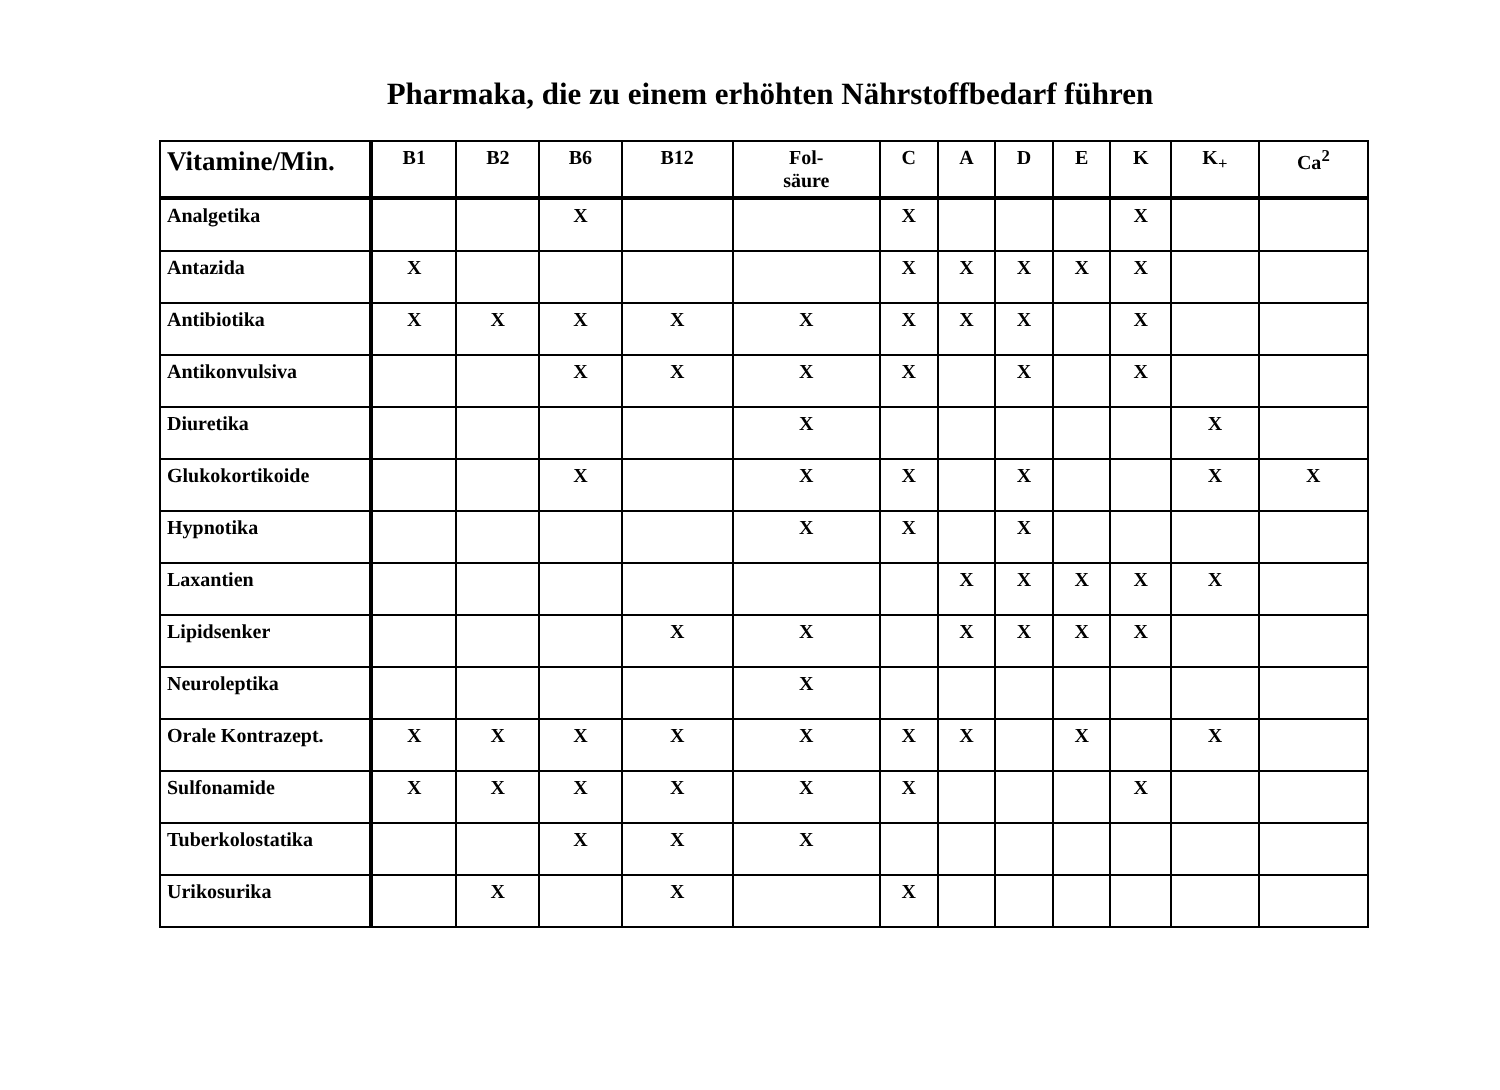Pharmaka, die zu einem erhöhten Nährstoffbedarf führen
| Vitamine/Min. | B1 | B2 | B6 | B12 | Fol- säure | C | A | D | E | K | K<sub>+</sub> | Ca<sup>2</sup> |
| --- | --- | --- | --- | --- | --- | --- | --- | --- | --- | --- | --- | --- |
| Analgetika | | | X | | | X | | | | X | | |
| Antazida | X | | | | | X | X | X | X | X | | |
| Antibiotika | X | X | X | X | X | X | X | X | | X | | |
| Antikonvulsiva | | | X | X | X | X | | X | | X | | |
| Diuretika | | | | | X | | | | | | X | |
| Glukokortikoide | | | X | | X | X | | X | | | X | X |
| Hypnotika | | | | | X | X | | X | | | | |
| Laxantien | | | | | | | X | X | X | X | X | |
| Lipidsenker | | | | X | X | | X | X | X | X | | |
| Neuroleptika | | | | | X | | | | | | | |
| Orale Kontrazept. | X | X | X | X | X | X | X | | X | | X | |
| Sulfonamide | X | X | X | X | X | X | | | | X | | |
| Tuberkolostatika | | | X | X | X | | | | | | | |
| Urikosurika | | X | | X | | X | | | | | | |